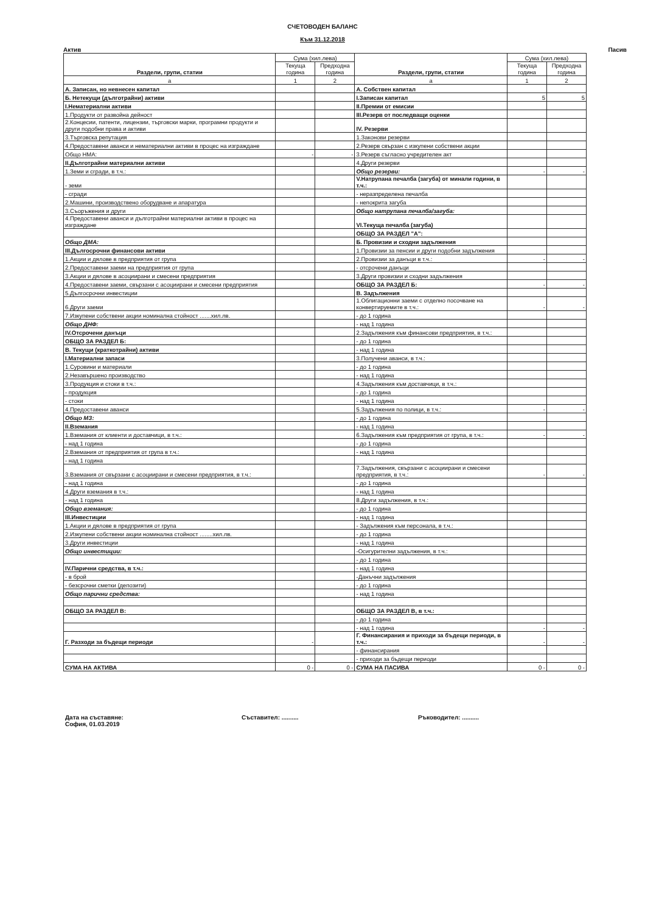СЧЕТОВОДЕН БАЛАНС
Към 31.12.2018
Актив Пасив
| Раздели, групи, статии | Сума (хил.лева) | | Раздели, групи, статии | Сума (хил.лева) | |
| --- | --- | --- | --- | --- | --- |
| | Текуща година | Предходна година | | Текуща година | Предходна година |
| а | 1 | 2 | а | 1 | 2 |
| А. Записан, но невнесен капитал | | | А. Собствен капитал | | |
| Б. Нетекущи (дълготрайни) активи | | | I.Записан капитал | 5 | 5 |
| I.Нематериални активи | | | II.Премии от емисии | | |
| 1.Продукти от развойна дейност | | | III.Резерв от последващи оценки | | |
| 2.Концесии, патенти, лицензии, търговски марки, програмни продукти и други подобни права и активи | | | IV. Резерви | | |
| 3.Търговска репутация | | | 1.Законови резерви | | |
| 4.Предоставени аванси и нематериални активи в процес на изграждане | | | 2.Резерв свързан с изкупени собствени акции | | |
| Общо НМА: | - | - | 3.Резерв съгласно учредителен акт | | |
| II.Дълготрайни материални активи | | | 4.Други резерви | | |
| 1.Земи и сгради, в т.ч.: | | | Общо резерви: | - | - |
| - земи | | | V.Натрупана печалба (загуба) от минали години, в т.ч.: | | |
| - сгради | | | - неразпределена печалба | | |
| 2.Машини, производствено оборудване и апаратура | | | - непокрита загуба | | |
| 3.Съоръжения и други | | | Общо натрупана печалба/загуба: | | |
| 4.Предоставени аванси и дълготрайни материални активи в процес на изграждане | | | VI.Текуща печалба (загуба) | | |
| | | | ОБЩО ЗА РАЗДЕЛ "А": | | |
| Общо ДМА: | | | Б. Провизии и сходни задължения | | |
| III.Дългосрочни финансови активи | | | 1.Провизии за пенсии и други подобни задължения | | |
| 1.Акции и дялове в предприятия от група | | | 2.Провизии за данъци в т.ч.: | - | - |
| 2.Предоставени заеми на предприятия от група | | | - отсрочени данъци | | |
| 3.Акции и дялове в асоциирани и смесени предприятия | | | 3.Други провизии и сходни задължения | | |
| 4.Предоставени заеми, свързани с асоциирани и смесени предприятия | | | ОБЩО ЗА РАЗДЕЛ Б: | - | - |
| 5.Дългосрочни инвестиции | | | В. Задължения | | |
| 6.Други заеми | | | 1.Облигационни заеми с отделно посочване на конвертируемите в т.ч.: | - | - |
| 7.Изкупени собствени акции номинална стойност .......хил.лв. | | | - до 1 година | | |
| Общо ДНФ: | | | - над 1 година | | |
| IV.Отсрочени данъци | | | 2.Задължения към финансови предприятия, в т.ч.: | | |
| ОБЩО ЗА РАЗДЕЛ Б: | | | - до 1 година | | |
| В. Текущи (краткотрайни) активи | | | - над 1 година | | |
| I.Материални запаси | | | 3.Получени аванси, в т.ч.: | | |
| 1.Суровини и материали | | | - до 1 година | | |
| 2.Незавършено производство | | | - над 1 година | | |
| 3.Продукция и стоки в т.ч.: | | | 4.Задължения към доставчици, в т.ч.: | | |
| - продукция | | | - до 1 година | | |
| - стоки | | | - над 1 година | | |
| 4.Предоставени аванси | | | 5.Задължения по полици, в т.ч.: | - | - |
| Общо МЗ: | | | - до 1 година | | |
| II.Вземания | | | - над 1 година | | |
| 1.Вземания от клиенти и доставчици, в т.ч.: | | | 6.Задължения към предприятия от група, в т.ч.: | - | - |
| - над 1 година | | | - до 1 година | | |
| 2.Вземания от предприятия от група в т.ч.: | | | - над 1 година | | |
| - над 1 година | | | | | |
| 3.Вземания от свързани с асоциирани и смесени предприятия, в т.ч.: | | | 7.Задължения, свързани с асоциирани и смесени предприятия, в т.ч.: | - | - |
| - над 1 година | | | - до 1 година | | |
| 4.Други вземания в т.ч.: | | | - над 1 година | | |
| - над 1 година | | | 8.Други задължения, в т.ч.: | | |
| Общо вземания: | | | - до 1 година | | |
| III.Инвестиции | | | - над 1 година | | |
| 1.Акции и дялове в предприятия от група | | | - Задължения към персонала, в т.ч.: | | |
| 2.Изкупени собствени акции номинална стойност ........хил.лв. | | | - до 1 година | | |
| 3.Други инвестиции | | | - над 1 година | | |
| Общо инвестиции: | | | -Осигурителни задължения, в т.ч.: | | |
| | | | - до 1 година | | |
| IV.Парични средства, в т.ч.: | | | - над 1 година | | |
| - в брой | | | -Данъчни задължения | | |
| - безсрочни сметки (депозити) | | | - до 1 година | | |
| Общо парични средства: | | | - над 1 година | | |
| ОБЩО ЗА РАЗДЕЛ В: | | | ОБЩО ЗА РАЗДЕЛ В, в т.ч.: | | |
| | | | - до 1 година | | |
| | | | - над 1 година | - | - |
| Г. Разходи за бъдещи периоди | - | | Г. Финансирания и приходи за бъдещи периоди, в т.ч.: | - | - |
| | | | - финансирания | | |
| | | | - приходи за бъдещи периоди | | |
| СУМА НА АКТИВА | 0 - | 0 - | СУМА НА ПАСИВА | 0 - | 0 - |
Дата на съставяне:
София, 01.03.2019
Съставител: .......... Ръководител: ..........